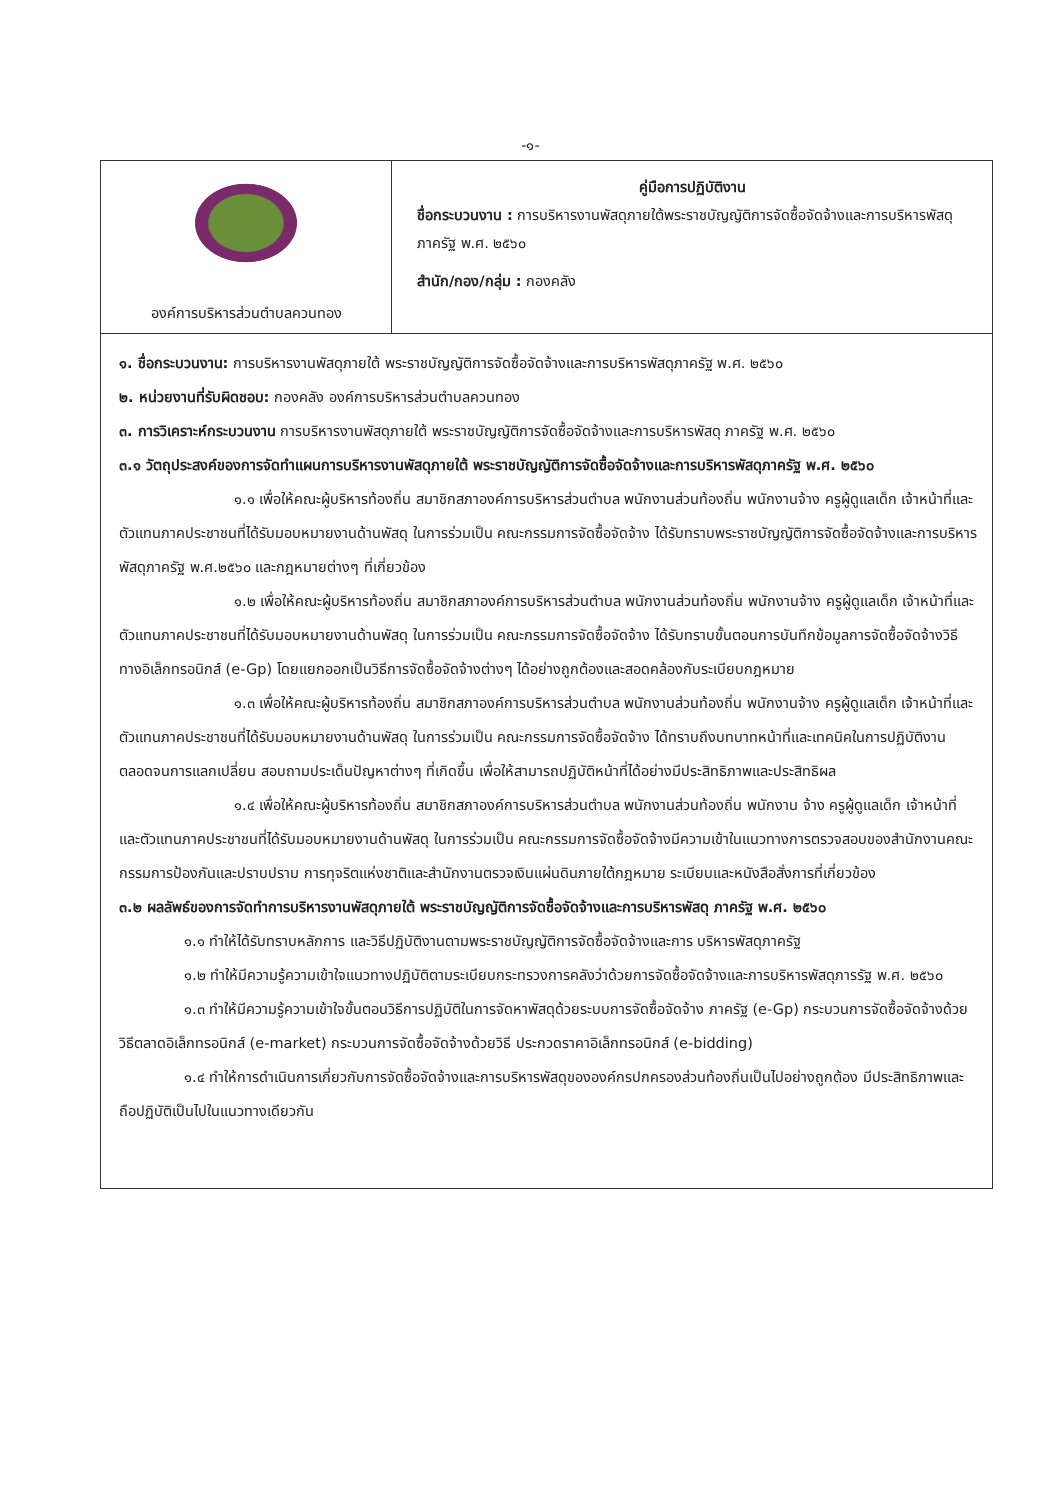-๑-
| องค์การบริหารส่วนตำบลควนทอง | คู่มือการปฏิบัติงาน ชื่อกระบวนงาน : การบริหารงานพัสดุภายใต้พระราชบัญญัติการจัดซื้อจัดจ้างและการบริหารพัสดุภาครัฐ พ.ศ. ๒๕๖๐ สำนัก/กอง/กลุ่ม : กองคลัง |
๑. ชื่อกระบวนงาน: การบริหารงานพัสดุภายใต้ พระราชบัญญัติการจัดซื้อจัดจ้างและการบริหารพัสดุภาครัฐ พ.ศ. ๒๕๖๐
๒. หน่วยงานที่รับผิดชอบ: กองคลัง องค์การบริหารส่วนตำบลควนทอง
๓. การวิเคราะห์กระบวนงาน การบริหารงานพัสดุภายใต้ พระราชบัญญัติการจัดซื้อจัดจ้างและการบริหารพัสดุ ภาครัฐ พ.ศ. ๒๕๖๐
๓.๑ วัตถุประสงค์ของการจัดทำแผนการบริหารงานพัสดุภายใต้ พระราชบัญญัติการจัดซื้อจัดจ้างและการบริหารพัสดุภาครัฐ พ.ศ. ๒๕๖๐
๑.๑ เพื่อให้คณะผู้บริหารท้องถิ่น สมาชิกสภาองค์การบริหารส่วนตำบล พนักงานส่วนท้องถิ่น พนักงานจ้าง ครูผู้ดูแลเด็ก เจ้าหน้าที่และตัวแทนภาคประชาชนที่ได้รับมอบหมายงานด้านพัสดุ ในการร่วมเป็น คณะกรรมการจัดซื้อจัดจ้าง ได้รับทราบพระราชบัญญัติการจัดซื้อจัดจ้างและการบริหารพัสดุภาครัฐ พ.ศ.๒๕๖๐ และกฎหมายต่างๆ ที่เกี่ยวข้อง
๑.๒ เพื่อให้คณะผู้บริหารท้องถิ่น สมาชิกสภาองค์การบริหารส่วนตำบล พนักงานส่วนท้องถิ่น พนักงานจ้าง ครูผู้ดูแลเด็ก เจ้าหน้าที่และตัวแทนภาคประชาชนที่ได้รับมอบหมายงานด้านพัสดุ ในการร่วมเป็น คณะกรรมการจัดซื้อจัดจ้าง ได้รับทราบขั้นตอนการบันทึกข้อมูลการจัดซื้อจัดจ้างวิธีทางอิเล็กทรอนิกส์ (e-Gp) โดยแยกออกเป็นวิธีการจัดซื้อจัดจ้างต่างๆ ได้อย่างถูกต้องและสอดคล้องกับระเบียบกฎหมาย
๑.๓ เพื่อให้คณะผู้บริหารท้องถิ่น สมาชิกสภาองค์การบริหารส่วนตำบล พนักงานส่วนท้องถิ่น พนักงานจ้าง ครูผู้ดูแลเด็ก เจ้าหน้าที่และตัวแทนภาคประชาชนที่ได้รับมอบหมายงานด้านพัสดุ ในการร่วมเป็น คณะกรรมการจัดซื้อจัดจ้าง ได้ทราบถึงบทบาทหน้าที่และเทคนิคในการปฏิบัติงานตลอดจนการแลกเปลี่ยน สอบถามประเด็นปัญหาต่างๆ ที่เกิดขึ้น เพื่อให้สามารถปฏิบัติหน้าที่ได้อย่างมีประสิทธิภาพและประสิทธิผล
๑.๔ เพื่อให้คณะผู้บริหารท้องถิ่น สมาชิกสภาองค์การบริหารส่วนตำบล พนักงานส่วนท้องถิ่น พนักงาน จ้าง ครูผู้ดูแลเด็ก เจ้าหน้าที่และตัวแทนภาคประชาชนที่ได้รับมอบหมายงานด้านพัสดุ ในการร่วมเป็น คณะกรรมการจัดซื้อจัดจ้างมีความเข้าในแนวทางการตรวจสอบของสำนักงานคณะกรรมการป้องกันและปราบปราม การทุจริตแห่งชาติและสำนักงานตรวจเงินแผ่นดินภายใต้กฎหมาย ระเบียบและหนังสือสั่งการที่เกี่ยวข้อง
๓.๒ ผลลัพธ์ของการจัดทำการบริหารงานพัสดุภายใต้ พระราชบัญญัติการจัดซื้อจัดจ้างและการบริหารพัสดุ ภาครัฐ พ.ศ. ๒๕๖๐
๑.๑ ทำให้ได้รับทราบหลักการ และวิธีปฏิบัติงานตามพระราชบัญญัติการจัดซื้อจัดจ้างและการ บริหารพัสดุภาครัฐ
๑.๒ ทำให้มีความรู้ความเข้าใจแนวทางปฏิบัติตามระเบียบกระทรวงการคลังว่าด้วยการจัดซื้อจัดจ้างและการบริหารพัสดุภารรัฐ พ.ศ. ๒๕๖๐
๑.๓ ทำให้มีความรู้ความเข้าใจขั้นตอนวิธีการปฏิบัติในการจัดหาพัสดุด้วยระบบการจัดซื้อจัดจ้าง ภาครัฐ (e-Gp) กระบวนการจัดซื้อจัดจ้างด้วยวิธีตลาดอิเล็กทรอนิกส์ (e-market) กระบวนการจัดซื้อจัดจ้างด้วยวิธี ประกวดราคาอิเล็กทรอนิกส์ (e-bidding)
๑.๔ ทำให้การดำเนินการเกี่ยวกับการจัดซื้อจัดจ้างและการบริหารพัสดุขององค์กรปกครองส่วนท้องถิ่นเป็นไปอย่างถูกต้อง มีประสิทธิภาพและถือปฏิบัติเป็นไปในแนวทางเดียวกัน